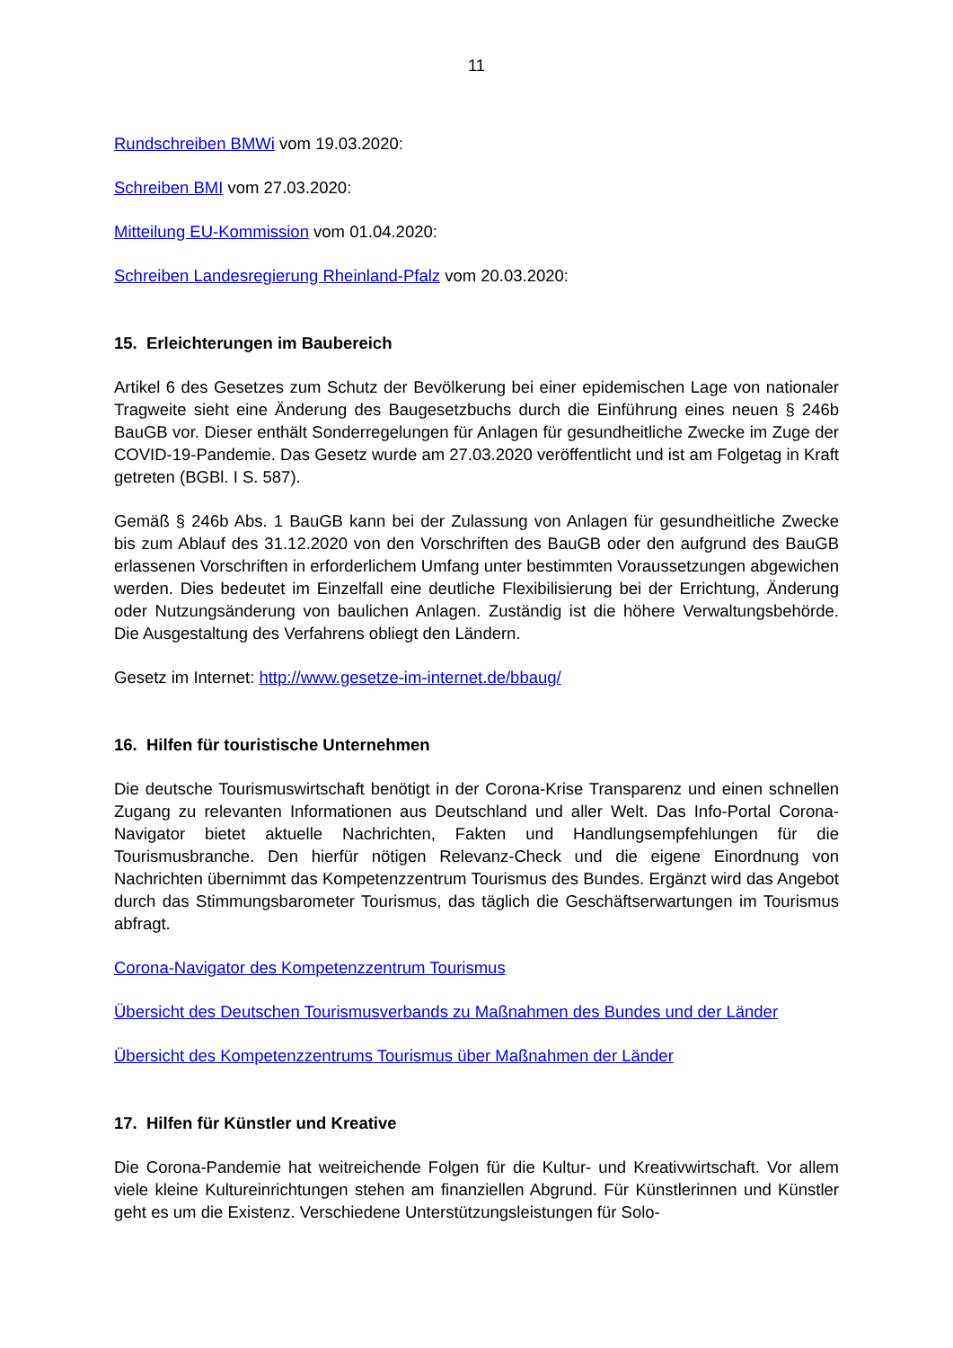11
Rundschreiben BMWi vom 19.03.2020:
Schreiben BMI vom 27.03.2020:
Mitteilung EU-Kommission vom 01.04.2020:
Schreiben Landesregierung Rheinland-Pfalz vom 20.03.2020:
15. Erleichterungen im Baubereich
Artikel 6 des Gesetzes zum Schutz der Bevölkerung bei einer epidemischen Lage von nationaler Tragweite sieht eine Änderung des Baugesetzbuchs durch die Einführung eines neuen § 246b BauGB vor. Dieser enthält Sonderregelungen für Anlagen für gesundheitliche Zwecke im Zuge der COVID-19-Pandemie. Das Gesetz wurde am 27.03.2020 veröffentlicht und ist am Folgetag in Kraft getreten (BGBl. I S. 587).
Gemäß § 246b Abs. 1 BauGB kann bei der Zulassung von Anlagen für gesundheitliche Zwecke bis zum Ablauf des 31.12.2020 von den Vorschriften des BauGB oder den aufgrund des BauGB erlassenen Vorschriften in erforderlichem Umfang unter bestimmten Voraussetzungen abgewichen werden. Dies bedeutet im Einzelfall eine deutliche Flexibilisierung bei der Errichtung, Änderung oder Nutzungsänderung von baulichen Anlagen. Zuständig ist die höhere Verwaltungsbehörde. Die Ausgestaltung des Verfahrens obliegt den Ländern.
Gesetz im Internet: http://www.gesetze-im-internet.de/bbaug/
16. Hilfen für touristische Unternehmen
Die deutsche Tourismuswirtschaft benötigt in der Corona-Krise Transparenz und einen schnellen Zugang zu relevanten Informationen aus Deutschland und aller Welt. Das Info-Portal Corona-Navigator bietet aktuelle Nachrichten, Fakten und Handlungsempfehlungen für die Tourismusbranche. Den hierfür nötigen Relevanz-Check und die eigene Einordnung von Nachrichten übernimmt das Kompetenzzentrum Tourismus des Bundes. Ergänzt wird das Angebot durch das Stimmungsbarometer Tourismus, das täglich die Geschäftserwartungen im Tourismus abfragt.
Corona-Navigator des Kompetenzzentrum Tourismus
Übersicht des Deutschen Tourismusverbands zu Maßnahmen des Bundes und der Länder
Übersicht des Kompetenzzentrums Tourismus über Maßnahmen der Länder
17. Hilfen für Künstler und Kreative
Die Corona-Pandemie hat weitreichende Folgen für die Kultur- und Kreativwirtschaft. Vor allem viele kleine Kultureinrichtungen stehen am finanziellen Abgrund. Für Künstlerinnen und Künstler geht es um die Existenz. Verschiedene Unterstützungsleistungen für Solo-